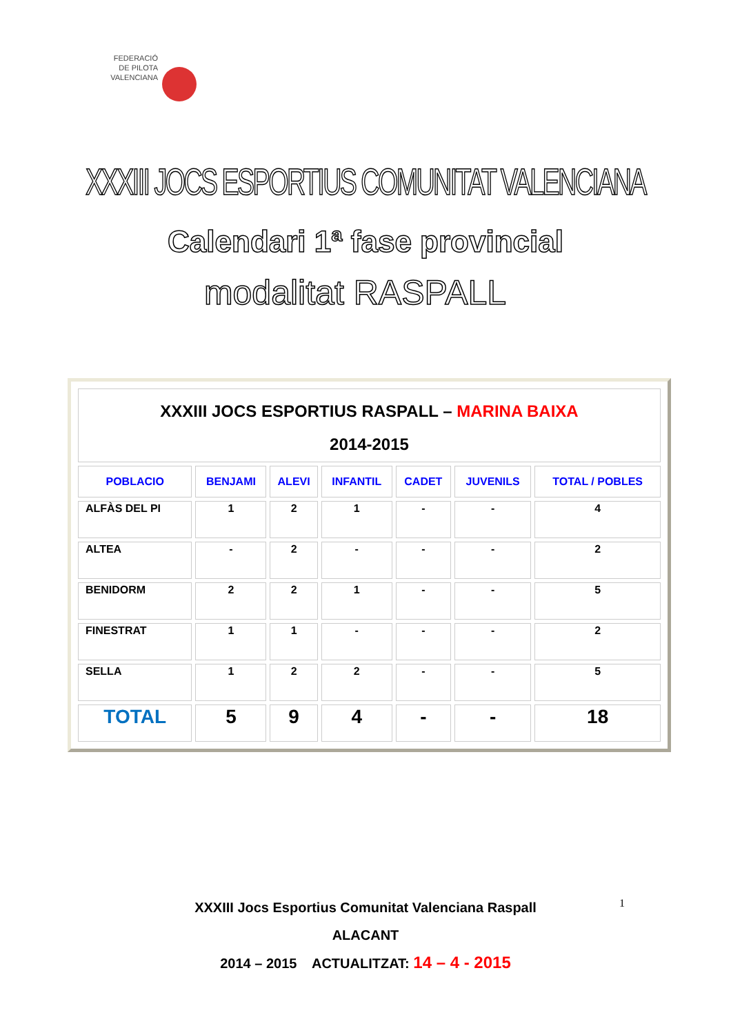FEDERACIÓ
DE PILOTA
VALENCIANA
XXXIII JOCS ESPORTIUS COMUNITAT VALENCIANA
Calendari 1ª fase provincial
modalitat RASPALL
| XXXIII JOCS ESPORTIUS RASPALL – MARINA BAIXA 2014-2015 | | | | | | |
| POBLACIO | BENJAMI | ALEVI | INFANTIL | CADET | JUVENILS | TOTAL / POBLES |
| ALFÀS DEL PI | 1 | 2 | 1 | - | - | 4 |
| ALTEA | - | 2 | - | - | - | 2 |
| BENIDORM | 2 | 2 | 1 | - | - | 5 |
| FINESTRAT | 1 | 1 | - | - | - | 2 |
| SELLA | 1 | 2 | 2 | - | - | 5 |
| TOTAL | 5 | 9 | 4 | - | - | 18 |
1
XXXIII Jocs Esportius Comunitat Valenciana Raspall
ALACANT
2014 – 2015 ACTUALITZAT: 14 – 4 - 2015